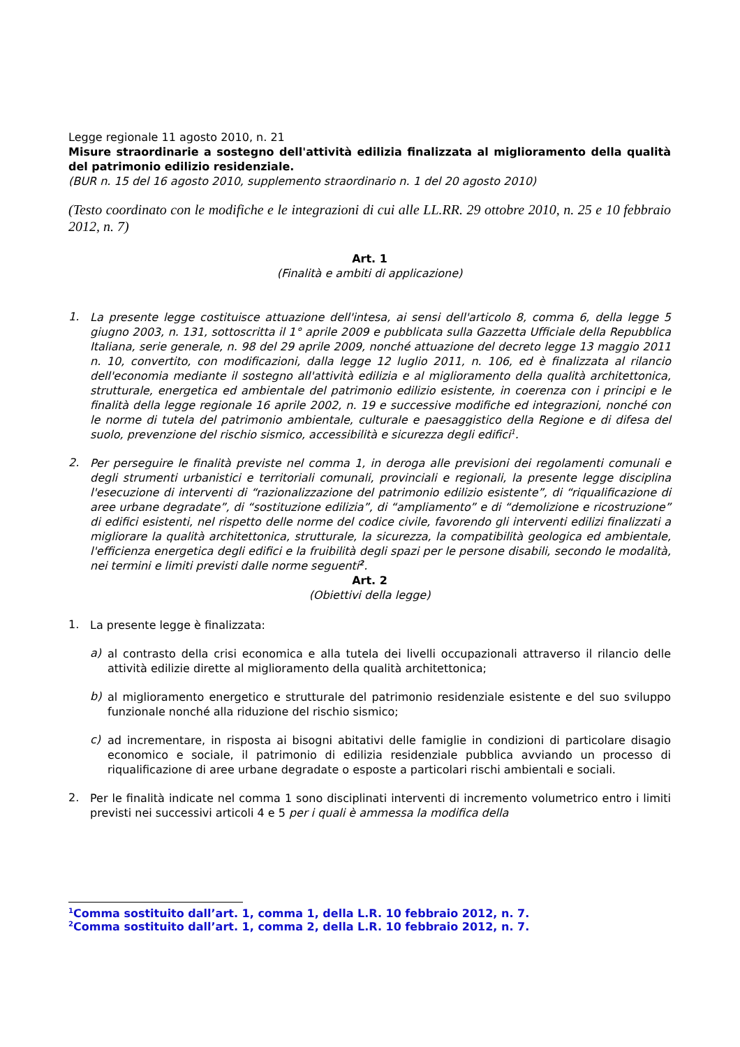Legge regionale 11 agosto 2010, n. 21
Misure straordinarie a sostegno dell'attività edilizia finalizzata al miglioramento della qualità del patrimonio edilizio residenziale.
(BUR n. 15 del 16 agosto 2010, supplemento straordinario n. 1 del 20 agosto 2010)
(Testo coordinato con le modifiche e le integrazioni di cui alle LL.RR. 29 ottobre 2010, n. 25 e 10 febbraio 2012, n. 7)
Art. 1
(Finalità e ambiti di applicazione)
1.
La presente legge costituisce attuazione dell'intesa, ai sensi dell'articolo 8, comma 6, della legge 5 giugno 2003, n. 131, sottoscritta il 1° aprile 2009 e pubblicata sulla Gazzetta Ufficiale della Repubblica Italiana, serie generale, n. 98 del 29 aprile 2009, nonché attuazione del decreto legge 13 maggio 2011 n. 10, convertito, con modificazioni, dalla legge 12 luglio 2011, n. 106, ed è finalizzata al rilancio dell'economia mediante il sostegno all'attività edilizia e al miglioramento della qualità architettonica, strutturale, energetica ed ambientale del patrimonio edilizio esistente, in coerenza con i principi e le finalità della legge regionale 16 aprile 2002, n. 19 e successive modifiche ed integrazioni, nonché con le norme di tutela del patrimonio ambientale, culturale e paesaggistico della Regione e di difesa del suolo, prevenzione del rischio sismico, accessibilità e sicurezza degli edifici<sup>1</sup>.
2.
Per perseguire le finalità previste nel comma 1, in deroga alle previsioni dei regolamenti comunali e degli strumenti urbanistici e territoriali comunali, provinciali e regionali, la presente legge disciplina l'esecuzione di interventi di “razionalizzazione del patrimonio edilizio esistente”, di “riqualificazione di aree urbane degradate”, di “sostituzione edilizia”, di “ampliamento” e di “demolizione e ricostruzione” di edifici esistenti, nel rispetto delle norme del codice civile, favorendo gli interventi edilizi finalizzati a migliorare la qualità architettonica, strutturale, la sicurezza, la compatibilità geologica ed ambientale, l'efficienza energetica degli edifici e la fruibilità degli spazi per le persone disabili, secondo le modalità, nei termini e limiti previsti dalle norme seguenti<sup>2</sup>.
Art. 2
(Obiettivi della legge)
1.
La presente legge è finalizzata:
a)
al contrasto della crisi economica e alla tutela dei livelli occupazionali attraverso il rilancio delle attività edilizie dirette al miglioramento della qualità architettonica;
b)
al miglioramento energetico e strutturale del patrimonio residenziale esistente e del suo sviluppo funzionale nonché alla riduzione del rischio sismico;
c)
ad incrementare, in risposta ai bisogni abitativi delle famiglie in condizioni di particolare disagio economico e sociale, il patrimonio di edilizia residenziale pubblica avviando un processo di riqualificazione di aree urbane degradate o esposte a particolari rischi ambientali e sociali.
2.
Per le finalità indicate nel comma 1 sono disciplinati interventi di incremento volumetrico entro i limiti previsti nei successivi articoli 4 e 5 per i quali è ammessa la modifica della
<sup>1</sup> Comma sostituito dall’art. 1, comma 1, della L.R. 10 febbraio 2012, n. 7.
<sup>2</sup> Comma sostituito dall’art. 1, comma 2, della L.R. 10 febbraio 2012, n. 7.